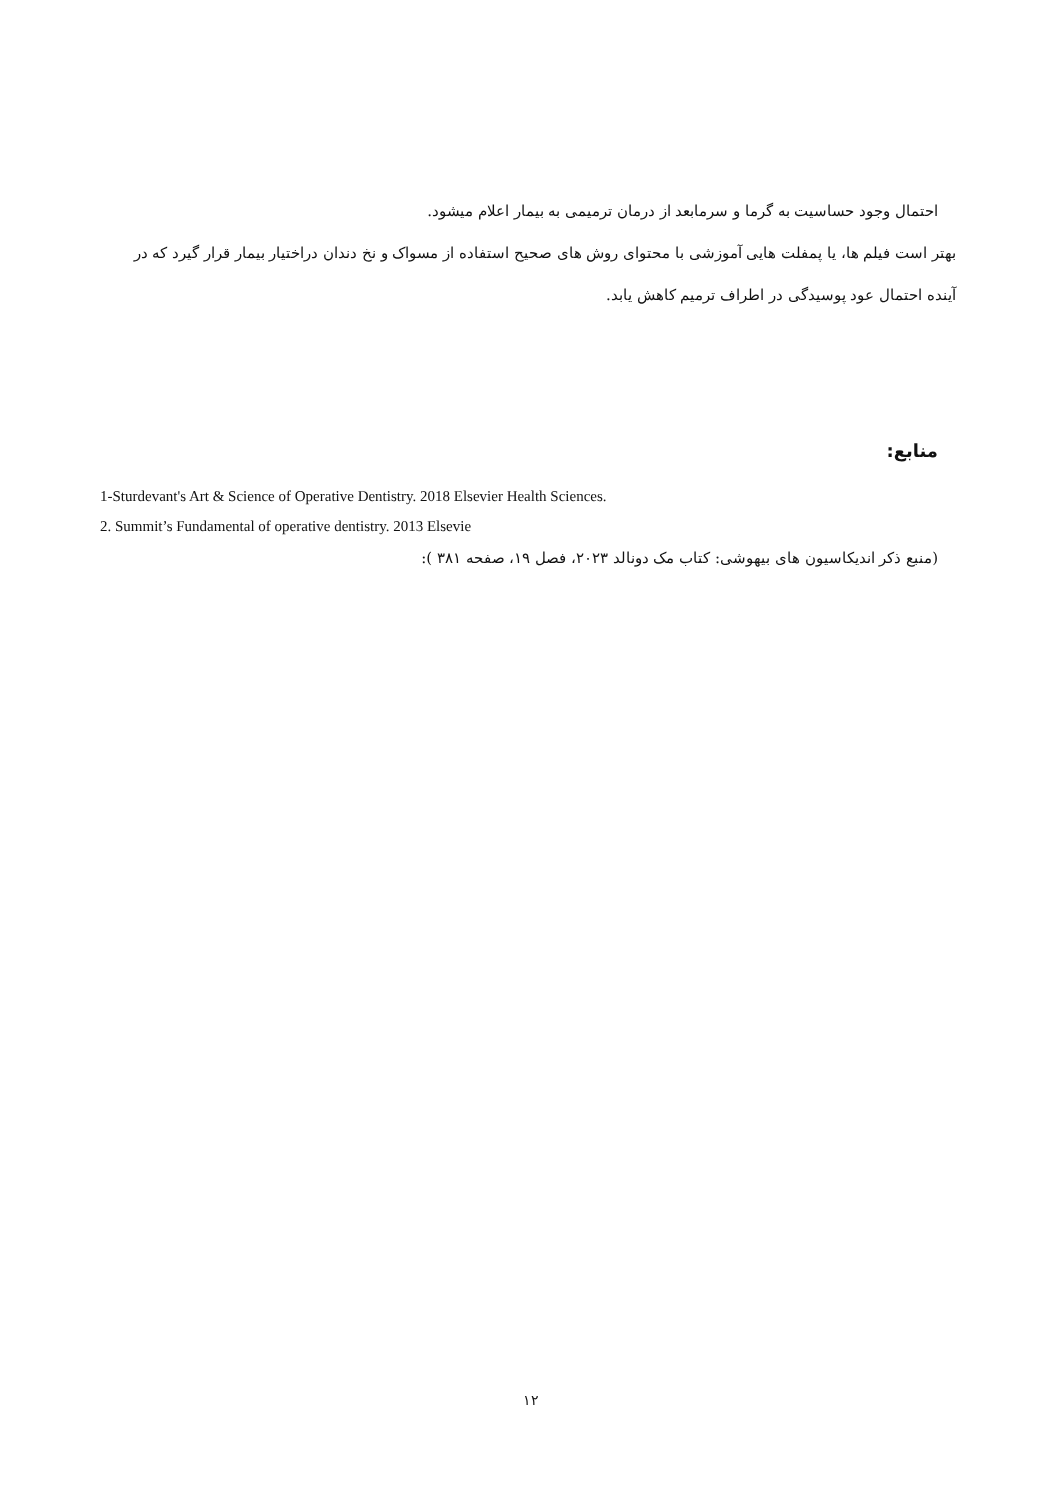احتمال وجود حساسیت به گرما و سرمابعد از درمان ترمیمی به بیمار اعلام میشود.
بهتر است فیلم ها، یا پمفلت هایی آموزشی با محتوای روش های صحیح استفاده از مسواک و نخ دندان دراختیار بیمار قرار گیرد که در آینده احتمال عود پوسیدگی در اطراف ترمیم کاهش یابد.
منابع:
1-Sturdevant's Art & Science of Operative Dentistry. 2018 Elsevier Health Sciences.
2. Summit’s Fundamental of operative dentistry. 2013 Elsevie
(منبع ذکر اندیکاسیون های بیهوشی: کتاب مک دونالد ۲۰۲۳، فصل ۱۹، صفحه ۳۸۱ ):
۱۲